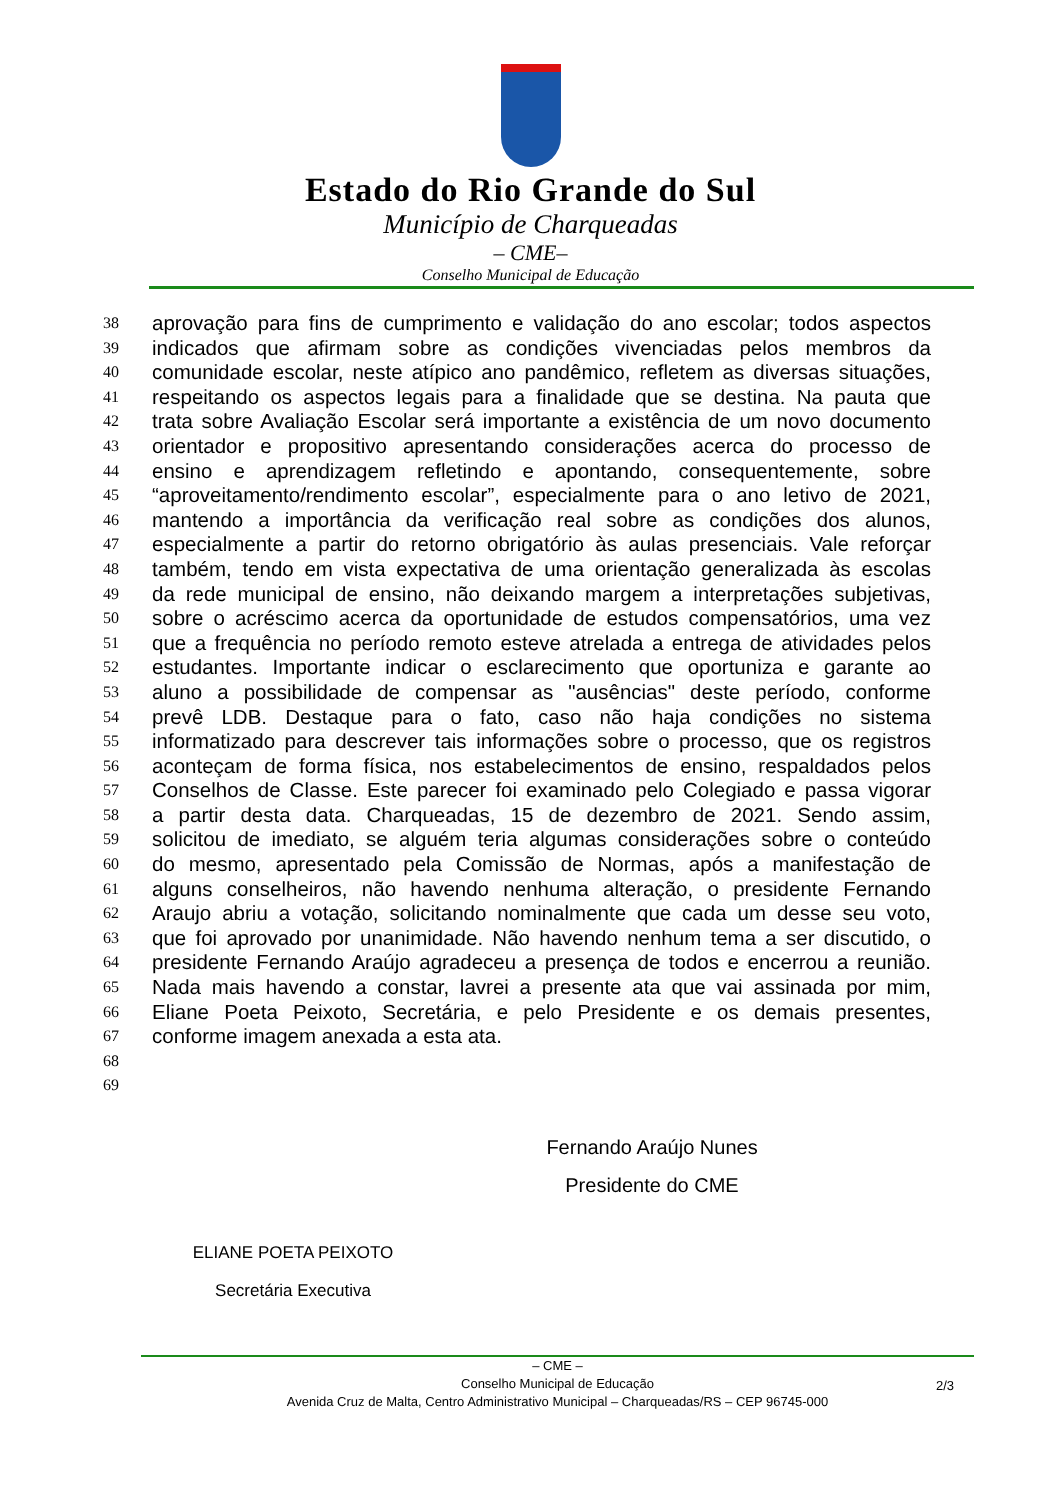Estado do Rio Grande do Sul
Município de Charqueadas
– CME–
Conselho Municipal de Educação
38 aprovação para fins de cumprimento e validação do ano escolar; todos aspectos
39 indicados que afirmam sobre as condições vivenciadas pelos membros da
40 comunidade escolar, neste atípico ano pandêmico, refletem as diversas situações,
41 respeitando os aspectos legais para a finalidade que se destina. Na pauta que
42 trata sobre Avaliação Escolar será importante a existência de um novo documento
43 orientador e propositivo apresentando considerações acerca do processo de
44 ensino e aprendizagem refletindo e apontando, consequentemente, sobre
45 “aproveitamento/rendimento escolar”, especialmente para o ano letivo de 2021,
46 mantendo a importância da verificação real sobre as condições dos alunos,
47 especialmente a partir do retorno obrigatório às aulas presenciais. Vale reforçar
48 também, tendo em vista expectativa de uma orientação generalizada às escolas
49 da rede municipal de ensino, não deixando margem a interpretações subjetivas,
50 sobre o acréscimo acerca da oportunidade de estudos compensatórios, uma vez
51 que a frequência no período remoto esteve atrelada a entrega de atividades pelos
52 estudantes. Importante indicar o esclarecimento que oportuniza e garante ao
53 aluno a possibilidade de compensar as "ausências" deste período, conforme
54 prevê LDB. Destaque para o fato, caso não haja condições no sistema
55 informatizado para descrever tais informações sobre o processo, que os registros
56 aconteçam de forma física, nos estabelecimentos de ensino, respaldados pelos
57 Conselhos de Classe. Este parecer foi examinado pelo Colegiado e passa vigorar
58 a partir desta data. Charqueadas, 15 de dezembro de 2021. Sendo assim,
59 solicitou de imediato, se alguém teria algumas considerações sobre o conteúdo
60 do mesmo, apresentado pela Comissão de Normas, após a manifestação de
61 alguns conselheiros, não havendo nenhuma alteração, o presidente Fernando
62 Araujo abriu a votação, solicitando nominalmente que cada um desse seu voto,
63 que foi aprovado por unanimidade. Não havendo nenhum tema a ser discutido, o
64 presidente Fernando Araújo agradeceu a presença de todos e encerrou a reunião.
65 Nada mais havendo a constar, lavrei a presente ata que vai assinada por mim,
66 Eliane Poeta Peixoto, Secretária, e pelo Presidente e os demais presentes,
67 conforme imagem anexada a esta ata.
68
69
Fernando Araújo Nunes
Presidente do CME
ELIANE POETA PEIXOTO
Secretária Executiva
– CME –
Conselho Municipal de Educação
Avenida Cruz de Malta, Centro Administrativo Municipal – Charqueadas/RS – CEP 96745-000
2/3